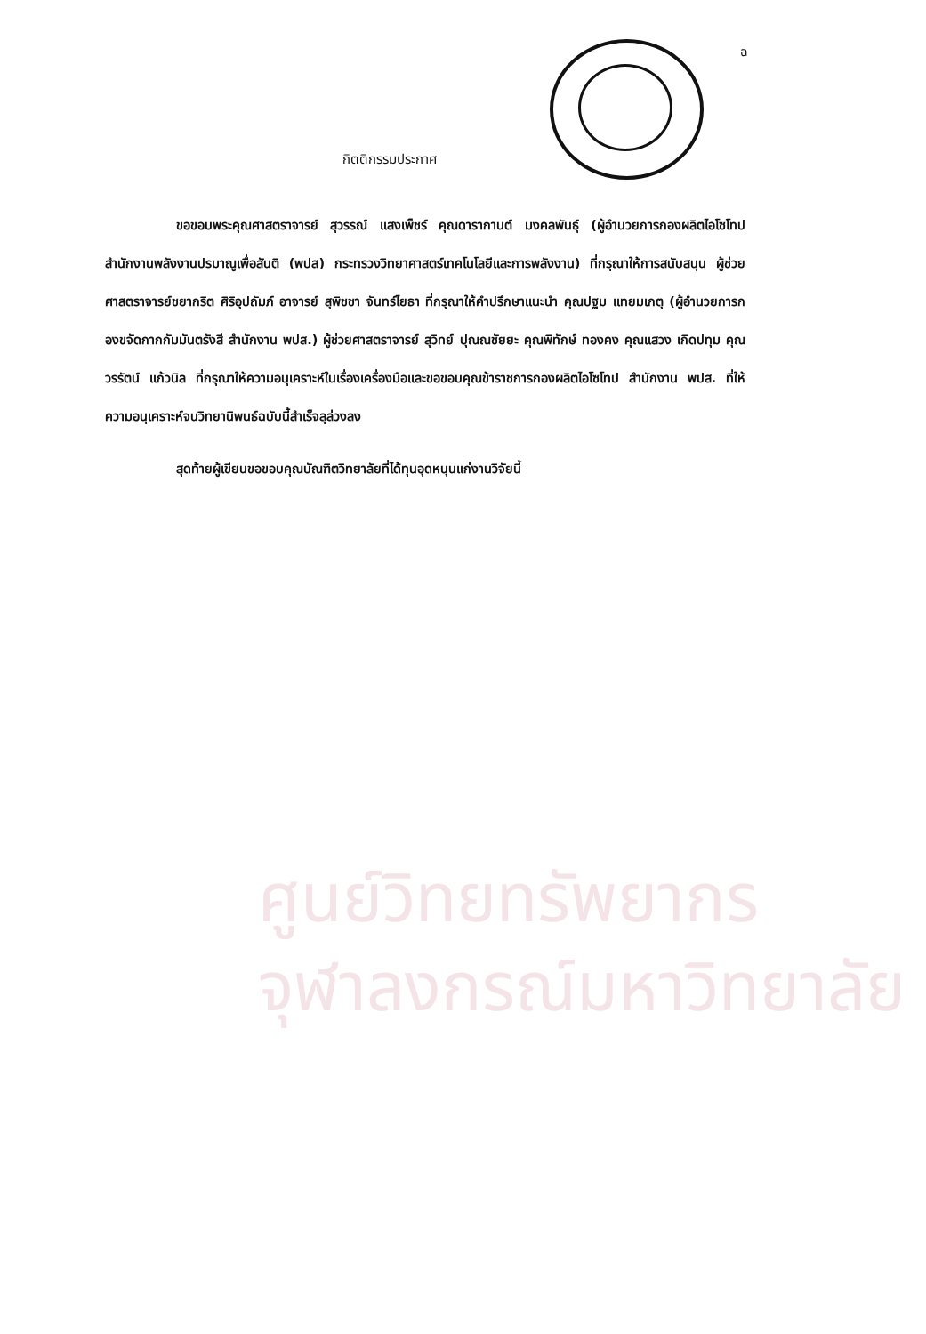ศูนย์วิทยทรัพยากร
จุฬาลงกรณ์มหาวิทยาลัย
ฉ
กิตติกรรมประกาศ
ขอขอบพระคุณศาสตราจารย์ สุวรรณ์ แสงเพ็ชร์ คุณดารากานต์ มงคลพันธุ์ (ผู้อำนวยการกองผลิตไอโซโทป สำนักงานพลังงานปรมาณูเพื่อสันติ (พปส) กระทรวงวิทยาศาสตร์เทคโนโลยีและการพลังงาน) ที่กรุณาให้การสนับสนุน ผู้ช่วยศาสตราจารย์ชยากริต ศิริอุปถัมภ์ อาจารย์ สุพิชชา จันทร์ไยธา ที่กรุณาให้คำปรึกษาแนะนำ คุณปฐม แทยมเกตุ (ผู้อำนวยการกองขจัดกากกัมมันตรังสี สำนักงาน พปส.) ผู้ช่วยศาสตราจารย์ สุวิทย์ ปุณณชัยยะ คุณพิทักษ์ ทองคง คุณแสวง เกิดปทุม คุณวรรัตน์ แก้วนิล ที่กรุณาให้ความอนุเคราะห์ในเรื่องเครื่องมือและขอขอบคุณข้าราชการกองผลิตไอโซโทป สำนักงาน พปส. ที่ให้ความอนุเคราะห์จนวิทยานิพนธ์ฉบับนี้สำเร็จลุล่วงลง
สุดท้ายผู้เขียนขอขอบคุณบัณฑิตวิทยาลัยที่ได้ทุนอุดหนุนแก่งานวิจัยนี้